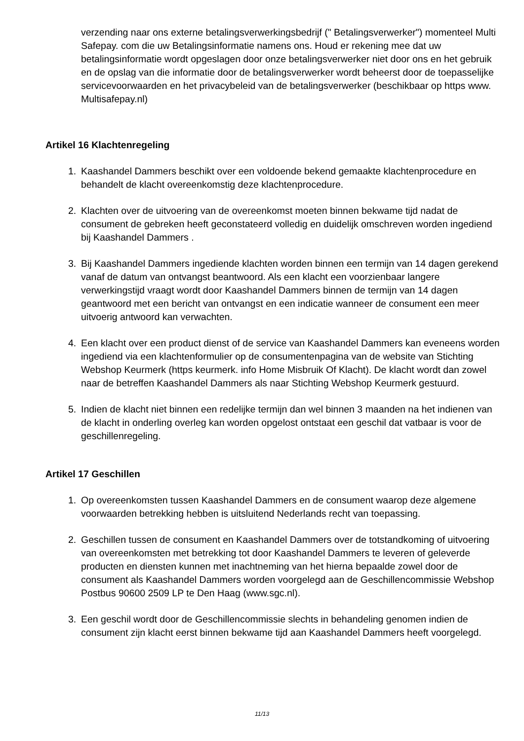verzending naar ons externe betalingsverwerkingsbedrijf (" Betalingsverwerker") momenteel Multi Safepay. com die uw Betalingsinformatie namens ons. Houd er rekening mee dat uw betalingsinformatie wordt opgeslagen door onze betalingsverwerker niet door ons en het gebruik en de opslag van die informatie door de betalingsverwerker wordt beheerst door de toepasselijke servicevoorwaarden en het privacybeleid van de betalingsverwerker (beschikbaar op https www. Multisafepay.nl)
Artikel 16 Klachtenregeling
1. Kaashandel Dammers beschikt over een voldoende bekend gemaakte klachtenprocedure en behandelt de klacht overeenkomstig deze klachtenprocedure.
2. Klachten over de uitvoering van de overeenkomst moeten binnen bekwame tijd nadat de consument de gebreken heeft geconstateerd volledig en duidelijk omschreven worden ingediend bij Kaashandel Dammers .
3. Bij Kaashandel Dammers ingediende klachten worden binnen een termijn van 14 dagen gerekend vanaf de datum van ontvangst beantwoord. Als een klacht een voorzienbaar langere verwerkingstijd vraagt wordt door Kaashandel Dammers binnen de termijn van 14 dagen geantwoord met een bericht van ontvangst en een indicatie wanneer de consument een meer uitvoerig antwoord kan verwachten.
4. Een klacht over een product dienst of de service van Kaashandel Dammers kan eveneens worden ingediend via een klachtenformulier op de consumentenpagina van de website van Stichting Webshop Keurmerk (https keurmerk. info Home Misbruik Of Klacht). De klacht wordt dan zowel naar de betreffen Kaashandel Dammers als naar Stichting Webshop Keurmerk gestuurd.
5. Indien de klacht niet binnen een redelijke termijn dan wel binnen 3 maanden na het indienen van de klacht in onderling overleg kan worden opgelost ontstaat een geschil dat vatbaar is voor de geschillenregeling.
Artikel 17 Geschillen
1. Op overeenkomsten tussen Kaashandel Dammers en de consument waarop deze algemene voorwaarden betrekking hebben is uitsluitend Nederlands recht van toepassing.
2. Geschillen tussen de consument en Kaashandel Dammers over de totstandkoming of uitvoering van overeenkomsten met betrekking tot door Kaashandel Dammers te leveren of geleverde producten en diensten kunnen met inachtneming van het hierna bepaalde zowel door de consument als Kaashandel Dammers worden voorgelegd aan de Geschillencommissie Webshop Postbus 90600 2509 LP te Den Haag (www.sgc.nl).
3. Een geschil wordt door de Geschillencommissie slechts in behandeling genomen indien de consument zijn klacht eerst binnen bekwame tijd aan Kaashandel Dammers heeft voorgelegd.
11/13